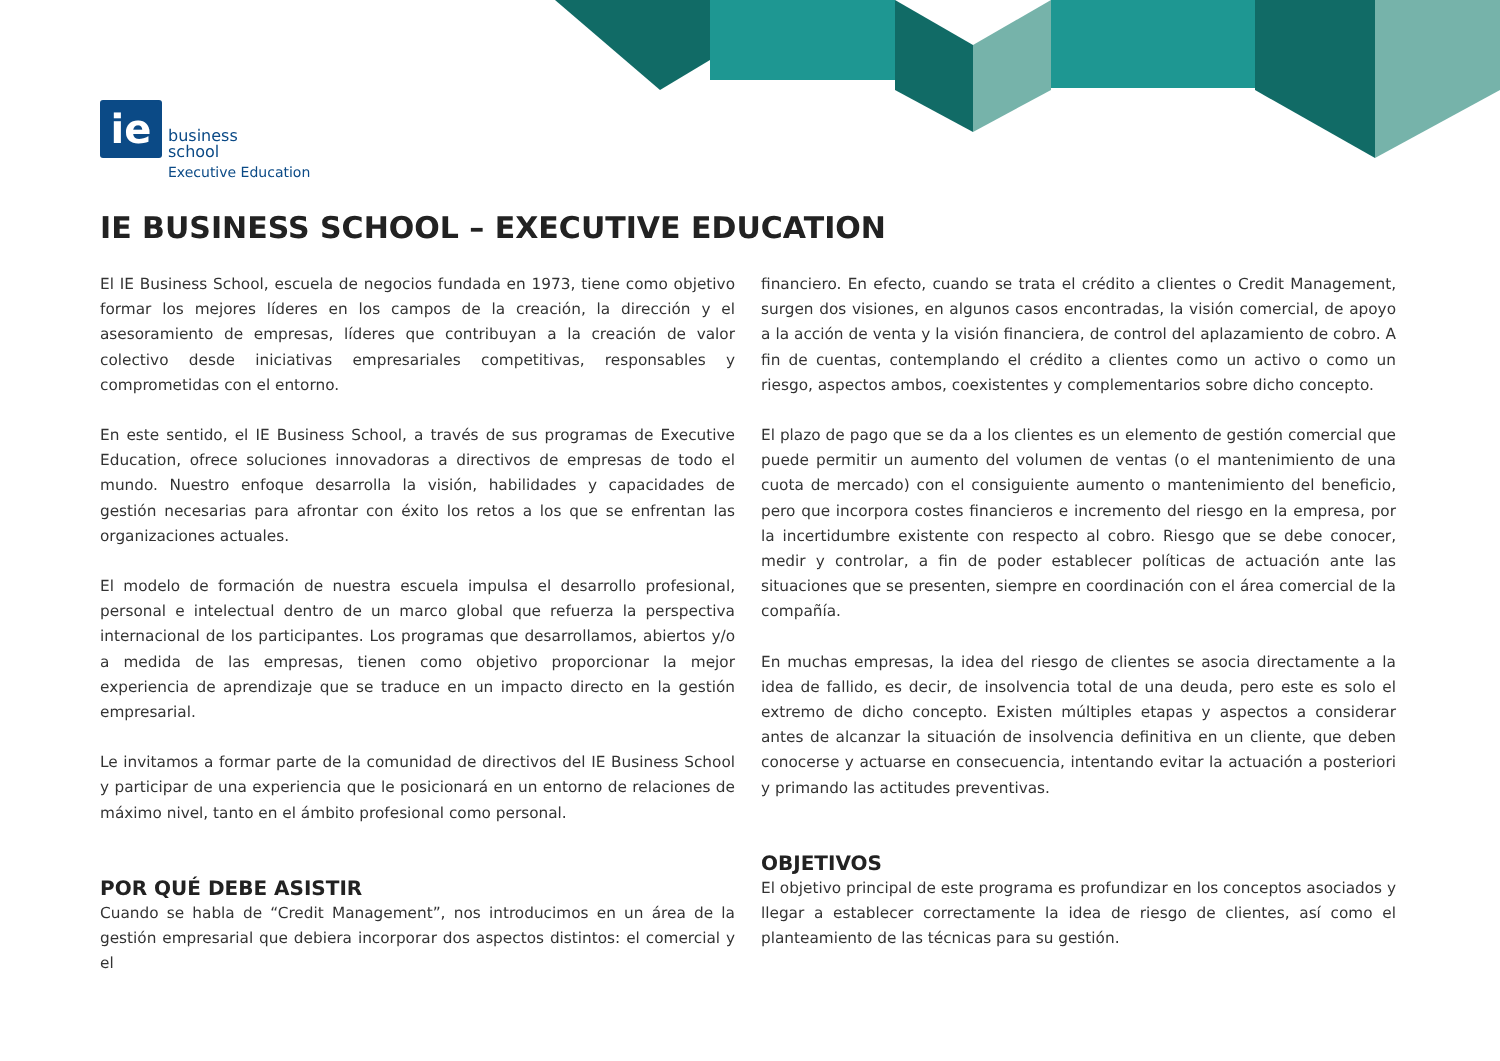ie
business
school
Executive Education
IE BUSINESS SCHOOL – EXECUTIVE EDUCATION
El IE Business School, escuela de negocios fundada en 1973, tiene como objetivo formar los mejores líderes en los campos de la creación, la dirección y el asesoramiento de empresas, líderes que contribuyan a la creación de valor colectivo desde iniciativas empresariales competitivas, responsables y comprometidas con el entorno.
En este sentido, el IE Business School, a través de sus programas de Executive Education, ofrece soluciones innovadoras a directivos de empresas de todo el mundo. Nuestro enfoque desarrolla la visión, habilidades y capacidades de gestión necesarias para afrontar con éxito los retos a los que se enfrentan las organizaciones actuales.
El modelo de formación de nuestra escuela impulsa el desarrollo profesional, personal e intelectual dentro de un marco global que refuerza la perspectiva internacional de los participantes. Los programas que desarrollamos, abiertos y/o a medida de las empresas, tienen como objetivo proporcionar la mejor experiencia de aprendizaje que se traduce en un impacto directo en la gestión empresarial.
Le invitamos a formar parte de la comunidad de directivos del IE Business School y participar de una experiencia que le posicionará en un entorno de relaciones de máximo nivel, tanto en el ámbito profesional como personal.
POR QUÉ DEBE ASISTIR
Cuando se habla de “Credit Management”, nos introducimos en un área de la gestión empresarial que debiera incorporar dos aspectos distintos: el comercial y el
financiero. En efecto, cuando se trata el crédito a clientes o Credit Management, surgen dos visiones, en algunos casos encontradas, la visión comercial, de apoyo a la acción de venta y la visión financiera, de control del aplazamiento de cobro. A fin de cuentas, contemplando el crédito a clientes como un activo o como un riesgo, aspectos ambos, coexistentes y complementarios sobre dicho concepto.
El plazo de pago que se da a los clientes es un elemento de gestión comercial que puede permitir un aumento del volumen de ventas (o el mantenimiento de una cuota de mercado) con el consiguiente aumento o mantenimiento del beneficio, pero que incorpora costes financieros e incremento del riesgo en la empresa, por la incertidumbre existente con respecto al cobro. Riesgo que se debe conocer, medir y controlar, a fin de poder establecer políticas de actuación ante las situaciones que se presenten, siempre en coordinación con el área comercial de la compañía.
En muchas empresas, la idea del riesgo de clientes se asocia directamente a la idea de fallido, es decir, de insolvencia total de una deuda, pero este es solo el extremo de dicho concepto. Existen múltiples etapas y aspectos a considerar antes de alcanzar la situación de insolvencia definitiva en un cliente, que deben conocerse y actuarse en consecuencia, intentando evitar la actuación a posteriori y primando las actitudes preventivas.
OBJETIVOS
El objetivo principal de este programa es profundizar en los conceptos asociados y llegar a establecer correctamente la idea de riesgo de clientes, así como el planteamiento de las técnicas para su gestión.